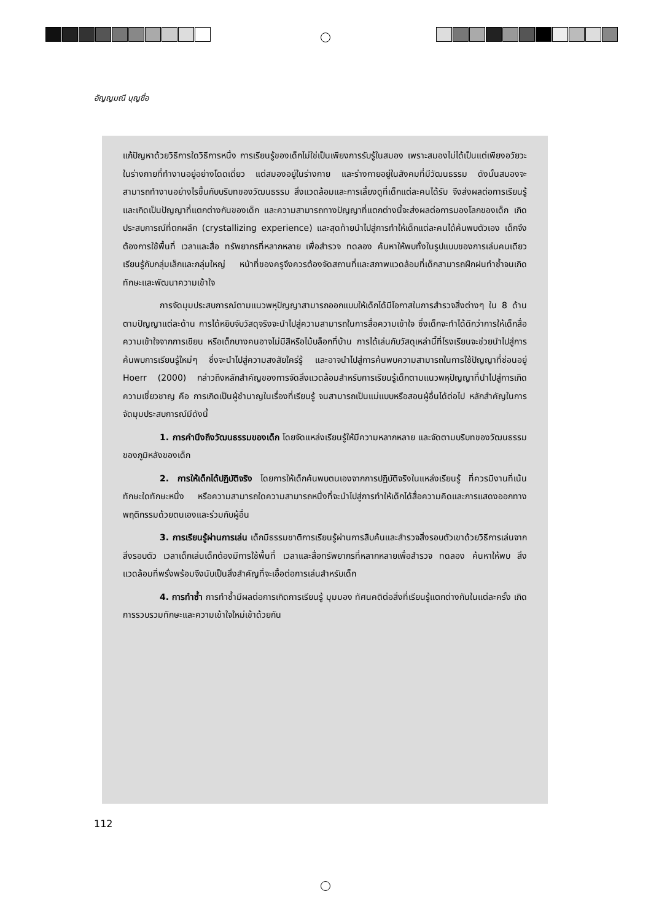อัญญมณี บุญซื่อ
แก้ปัญหาด้วยวิธีการใดวิธีการหนึ่ง การเรียนรู้ของเด็กไม่ใช่เป็นเพียงการรับรู้ในสมอง เพราะสมองไม่ได้เป็นแต่เพียงอวัยวะในร่างกายที่ทำงานอยู่อย่างโดดเดี่ยว แต่สมองอยู่ในร่างกาย และร่างกายอยู่ในสังคมที่มีวัฒนธรรม ดังนั้นสมองจะสามารถทำงานอย่างไรขึ้นกับบริบทของวัฒนธรรม สิ่งแวดล้อมและการเลี้ยงดูที่เด็กแต่ละคนได้รับ จึงส่งผลต่อการเรียนรู้และเกิดเป็นปัญญาที่แตกต่างกันของเด็ก และความสามารถทางปัญญาที่แตกต่างนี้จะส่งผลต่อการมองโลกของเด็ก เกิดประสบการณ์ที่ตกผลึก (crystallizing experience) และสุดท้ายนำไปสู่การทำให้เด็กแต่ละคนได้ค้นพบตัวเอง เด็กจึงต้องการใช้พื้นที่ เวลาและสื่อ ทรัพยากรที่หลากหลาย เพื่อสำรวจ ทดลอง ค้นหาให้พบทั้งในรูปแบบของการเล่นคนเดียว เรียนรู้กับกลุ่มเล็กและกลุ่มใหญ่ หน้าที่ของครูจึงควรต้องจัดสถานที่และสภาพแวดล้อมที่เด็กสามารถฝึกฝนทำซ้ำจนเกิดทักษะและพัฒนาความเข้าใจ
การจัดมุมประสบการณ์ตามแนวพหุปัญญาสามารถออกแบบให้เด็กได้มีโอกาสในการสำรวจสิ่งต่างๆ ใน 8 ด้านตามปัญญาแต่ละด้าน การได้หยิบจับวัสดุจริงจะนำไปสู่ความสามารถในการสื่อความเข้าใจ ซึ่งเด็กจะทำได้ดีกว่าการให้เด็กสื่อความเข้าใจจากการเขียน หรือเด็กบางคนอาจไม่มีสีหรือไม้บล็อกที่บ้าน การได้เล่นกับวัสดุเหล่านี้ที่โรงเรียนจะช่วยนำไปสู่การค้นพบการเรียนรู้ใหม่ๆ ซึ่งจะนำไปสู่ความสงสัยใคร่รู้ และอาจนำไปสู่การค้นพบความสามารถในการใช้ปัญญาที่ซ่อนอยู่ Hoerr (2000) กล่าวถึงหลักสำคัญของการจัดสิ่งแวดล้อมสำหรับการเรียนรู้เด็กตามแนวพหุปัญญาที่นำไปสู่การเกิดความเชี่ยวชาญ คือ การเกิดเป็นผู้ชำนาญในเรื่องที่เรียนรู้ จนสามารถเป็นแม่แบบหรือสอนผู้อื่นได้ต่อไป หลักสำคัญในการจัดมุมประสบการณ์มีดังนี้
1. การคำนึงถึงวัฒนธรรมของเด็ก โดยจัดแหล่งเรียนรู้ให้มีความหลากหลาย และจัดตามบริบทของวัฒนธรรมของภูมิหลังของเด็ก
2. การให้เด็กได้ปฏิบัติจริง โดยการให้เด็กค้นพบตนเองจากการปฏิบัติจริงในแหล่งเรียนรู้ ที่ควรมีงานที่เน้นทักษะใดทักษะหนึ่ง หรือความสามารถใดความสามารถหนึ่งที่จะนำไปสู่การทำให้เด็กได้สื่อความคิดและการแสดงออกทางพฤติกรรมด้วยตนเองและร่วมกับผู้อื่น
3. การเรียนรู้ผ่านการเล่น เด็กมีธรรมชาติการเรียนรู้ผ่านการสืบค้นและสำรวจสิ่งรอบตัวเขาด้วยวิธีการเล่นจากสิ่งรอบตัว เวลาเด็กเล่นเด็กต้องมีการใช้พื้นที่ เวลาและสื่อทรัพยากรที่หลากหลายเพื่อสำรวจ ทดลอง ค้นหาให้พบ สิ่งแวดล้อมที่พรั่งพร้อมจึงนับเป็นสิ่งสำคัญที่จะเอื้อต่อการเล่นสำหรับเด็ก
4. การทำซ้ำ การทำซ้ำมีผลต่อการเกิดการเรียนรู้ มุมมอง ทัศนคติต่อสิ่งที่เรียนรู้แตกต่างกันในแต่ละครั้ง เกิดการรวบรวมทักษะและความเข้าใจใหม่เข้าด้วยกัน
112